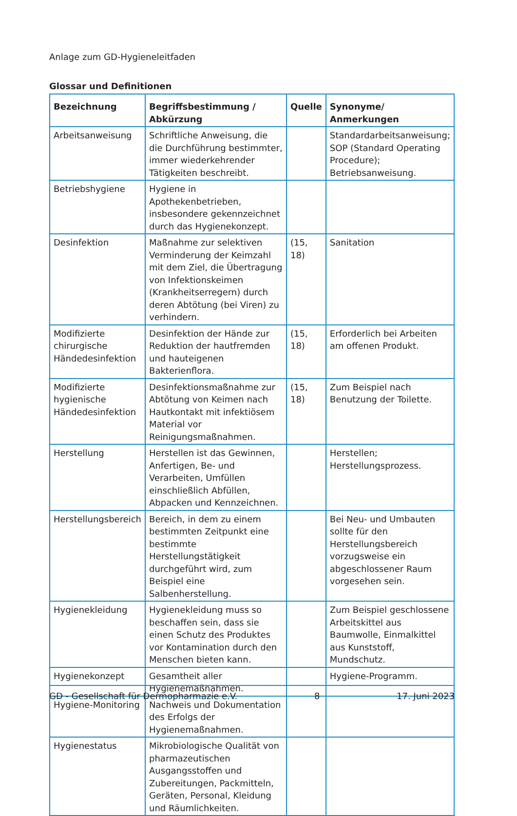Anlage zum GD-Hygieneleitfaden
Glossar und Definitionen
| Bezeichnung | Begriffsbestimmung / Abkürzung | Quelle | Synonyme/ Anmerkungen |
| --- | --- | --- | --- |
| Arbeitsanweisung | Schriftliche Anweisung, die die Durchführung bestimmter, immer wiederkehrender Tätigkeiten beschreibt. | | Standardarbeitsanweisung; SOP (Standard Operating Procedure); Betriebsanweisung. |
| Betriebshygiene | Hygiene in Apothekenbetrieben, insbesondere gekennzeichnet durch das Hygienekonzept. | | |
| Desinfektion | Maßnahme zur selektiven Verminderung der Keimzahl mit dem Ziel, die Übertragung von Infektionskeimen (Krankheitserregern) durch deren Abtötung (bei Viren) zu verhindern. | (15, 18) | Sanitation |
| Modifizierte chirurgische Händedesinfektion | Desinfektion der Hände zur Reduktion der hautfremden und hauteigenen Bakterienflora. | (15, 18) | Erforderlich bei Arbeiten am offenen Produkt. |
| Modifizierte hygienische Händedesinfektion | Desinfektionsmaßnahme zur Abtötung von Keimen nach Hautkontakt mit infektiösem Material vor Reinigungsmaßnahmen. | (15, 18) | Zum Beispiel nach Benutzung der Toilette. |
| Herstellung | Herstellen ist das Gewinnen, Anfertigen, Be- und Verarbeiten, Umfüllen einschließlich Abfüllen, Abpacken und Kennzeichnen. | | Herstellen; Herstellungsprozess. |
| Herstellungsbereich | Bereich, in dem zu einem bestimmten Zeitpunkt eine bestimmte Herstellungstätigkeit durchgeführt wird, zum Beispiel eine Salbenherstellung. | | Bei Neu- und Umbauten sollte für den Herstellungsbereich vorzugsweise ein abgeschlossener Raum vorgesehen sein. |
| Hygienekleidung | Hygienekleidung muss so beschaffen sein, dass sie einen Schutz des Produktes vor Kontamination durch den Menschen bieten kann. | | Zum Beispiel geschlossene Arbeitskittel aus Baumwolle, Einmalkittel aus Kunststoff, Mundschutz. |
| Hygienekonzept | Gesamtheit aller Hygienemaßnahmen. | | Hygiene-Programm. |
| Hygiene-Monitoring | Nachweis und Dokumentation des Erfolgs der Hygienemaßnahmen. | | |
| Hygienestatus | Mikrobiologische Qualität von pharmazeutischen Ausgangsstoffen und Zubereitungen, Packmitteln, Geräten, Personal, Kleidung und Räumlichkeiten. | | |
GD - Gesellschaft für Dermopharmazie e.V. 8 17. Juni 2023